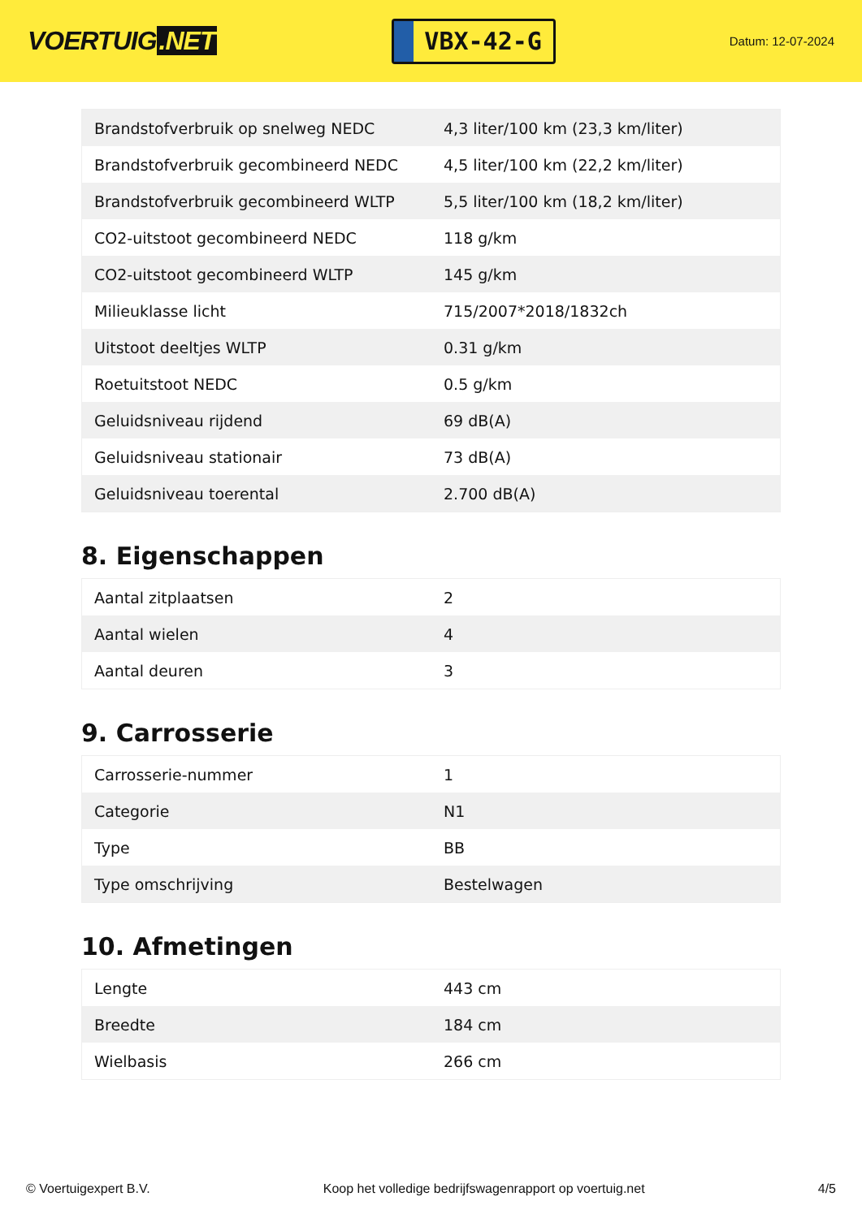VOERTUIG.NET
VBX-42-G
Datum: 12-07-2024
| Brandstofverbruik op snelweg NEDC | 4,3 liter/100 km (23,3 km/liter) |
| Brandstofverbruik gecombineerd NEDC | 4,5 liter/100 km (22,2 km/liter) |
| Brandstofverbruik gecombineerd WLTP | 5,5 liter/100 km (18,2 km/liter) |
| CO2-uitstoot gecombineerd NEDC | 118 g/km |
| CO2-uitstoot gecombineerd WLTP | 145 g/km |
| Milieuklasse licht | 715/2007*2018/1832ch |
| Uitstoot deeltjes WLTP | 0.31 g/km |
| Roetuitstoot NEDC | 0.5 g/km |
| Geluidsniveau rijdend | 69 dB(A) |
| Geluidsniveau stationair | 73 dB(A) |
| Geluidsniveau toerental | 2.700 dB(A) |
8. Eigenschappen
| Aantal zitplaatsen | 2 |
| Aantal wielen | 4 |
| Aantal deuren | 3 |
9. Carrosserie
| Carrosserie-nummer | 1 |
| Categorie | N1 |
| Type | BB |
| Type omschrijving | Bestelwagen |
10. Afmetingen
| Lengte | 443 cm |
| Breedte | 184 cm |
| Wielbasis | 266 cm |
© Voertuigexpert B.V. Koop het volledige bedrijfswagenrapport op voertuig.net 4/5